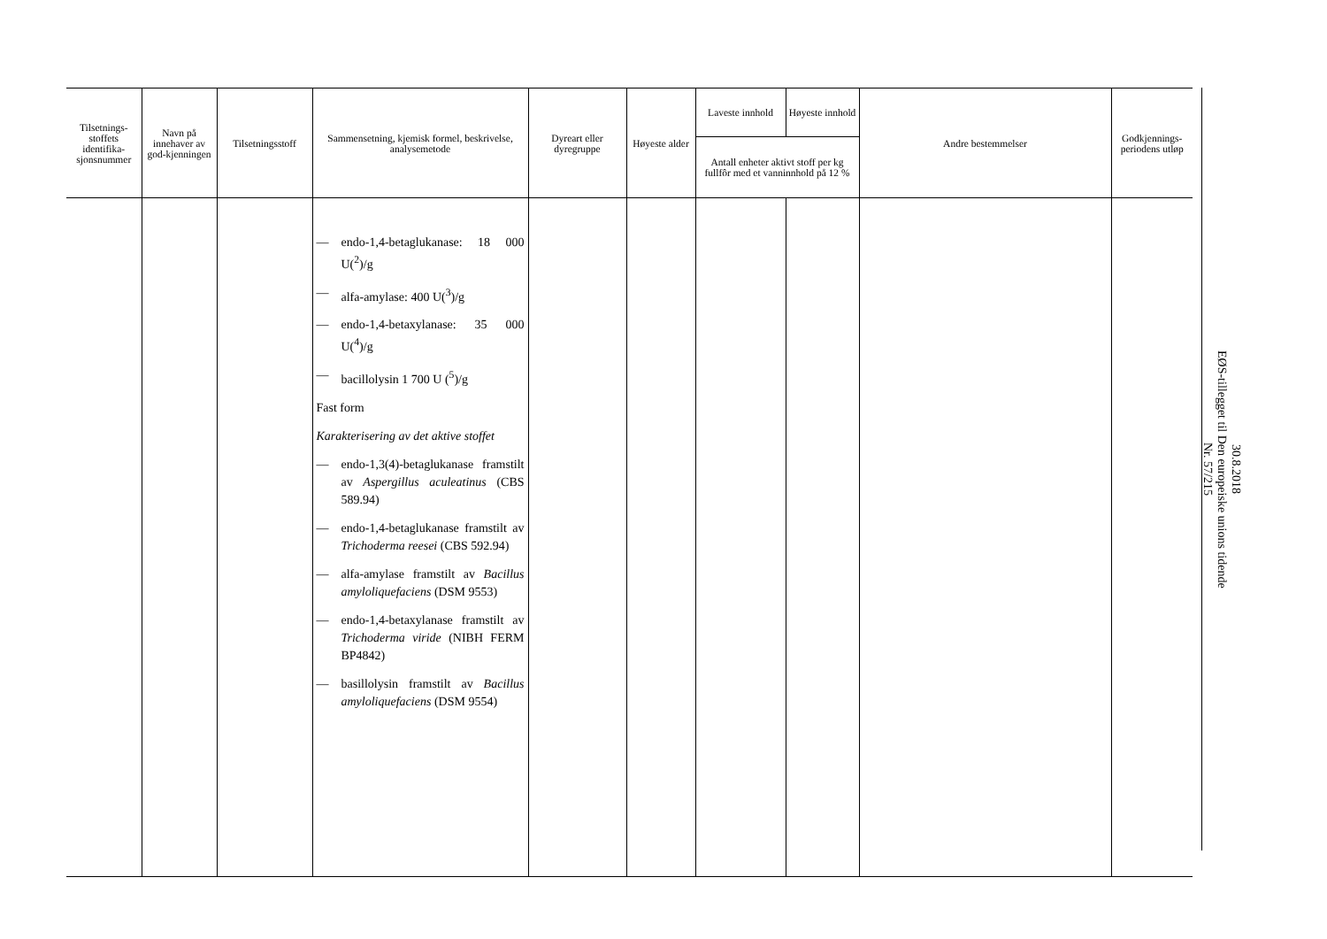| Tilsetnings-stoffets identifika-sjonsnummer | Navn på innehaver av god-kjenningen | Tilsetningsstoff | Sammensetning, kjemisk formel, beskrivelse, analysemetode | Dyreart eller dyregruppe | Høyeste alder | Laveste innhold | Høyeste innhold | Andre bestemmelser | Godkjennings-periodens utløp |
| --- | --- | --- | --- | --- | --- | --- | --- | --- | --- |
| | | | | | | Antall enheter aktivt stoff per kg fullfôr med et vanninnhold på 12 % | | | |
| | | | — endo-1,4-betaglukanase: 18 000 U(<sup>2</sup>)/g — alfa-amylase: 400 U(<sup>3</sup>)/g — endo-1,4-betaxylanase: 35 000 U(<sup>4</sup>)/g — bacillolysin 1 700 U (<sup>5</sup>)/g Fast form Karakterisering av det aktive stoffet — endo-1,3(4)-betaglukanase framstilt av Aspergillus aculeatinus (CBS 589.94) — endo-1,4-betaglukanase framstilt av Trichoderma reesei (CBS 592.94) — alfa-amylase framstilt av Bacillus amyloliquefaciens (DSM 9553) — endo-1,4-betaxylanase framstilt av Trichoderma viride (NIBH FERM BP4842) — basillolysin framstilt av Bacillus amyloliquefaciens (DSM 9554) | | | | | | |
30.8.2018
EØS-tillegget til Den europeiske unions tidende
Nr. 57/215